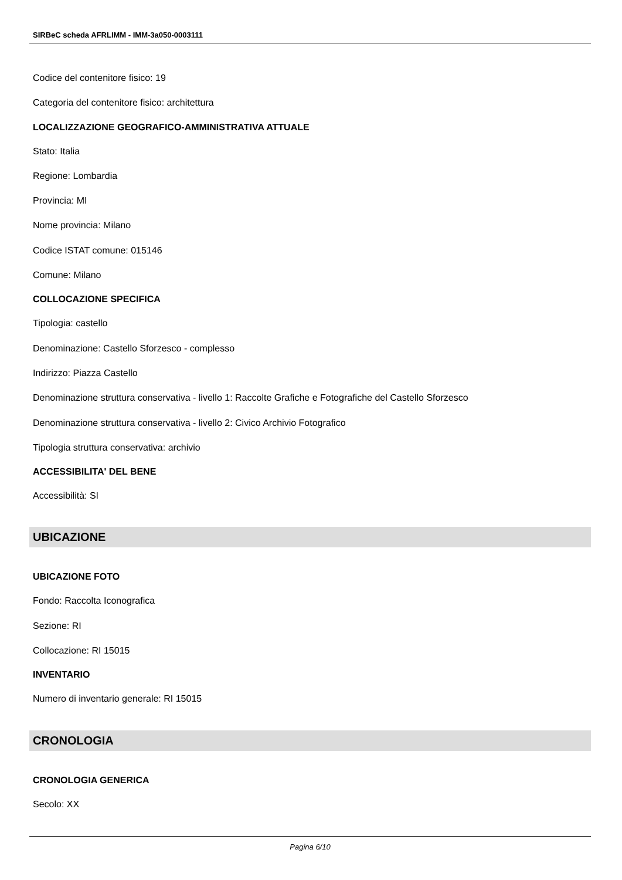SIRBeC scheda AFRLIMM - IMM-3a050-0003111
Codice del contenitore fisico: 19
Categoria del contenitore fisico: architettura
LOCALIZZAZIONE GEOGRAFICO-AMMINISTRATIVA ATTUALE
Stato: Italia
Regione: Lombardia
Provincia: MI
Nome provincia: Milano
Codice ISTAT comune: 015146
Comune: Milano
COLLOCAZIONE SPECIFICA
Tipologia: castello
Denominazione: Castello Sforzesco - complesso
Indirizzo: Piazza Castello
Denominazione struttura conservativa - livello 1: Raccolte Grafiche e Fotografiche del Castello Sforzesco
Denominazione struttura conservativa - livello 2: Civico Archivio Fotografico
Tipologia struttura conservativa: archivio
ACCESSIBILITA' DEL BENE
Accessibilità: SI
UBICAZIONE
UBICAZIONE FOTO
Fondo: Raccolta Iconografica
Sezione: RI
Collocazione: RI 15015
INVENTARIO
Numero di inventario generale: RI 15015
CRONOLOGIA
CRONOLOGIA GENERICA
Secolo: XX
Pagina 6/10